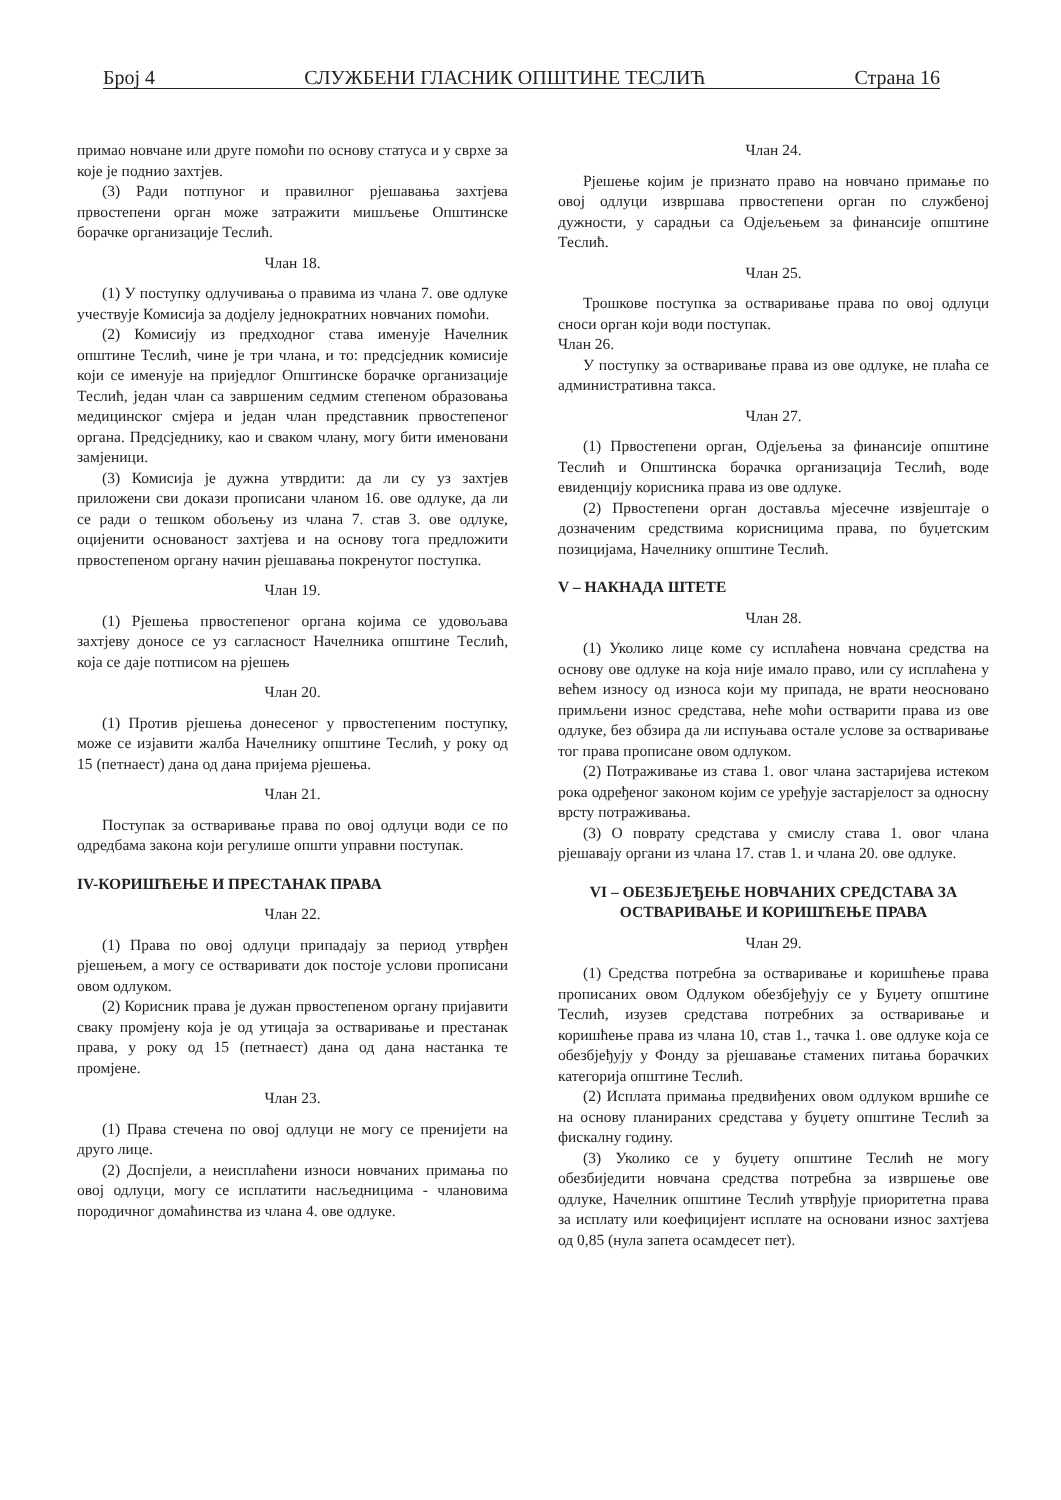Број 4 СЛУЖБЕНИ ГЛАСНИК ОПШТИНЕ ТЕСЛИЋ Страна 16
примао новчане или друге помоћи по основу статуса и у сврхе за које је поднио захтјев.
(3) Ради потпуног и правилног рјешавања захтјева првостепени орган може затражити мишљење Општинске борачке организације Теслић.
Члан 18.
(1) У поступку одлучивања о правима из члана 7. ове одлуке учествује Комисија за додјелу једнократних новчаних помоћи.
(2) Комисију из предходног става именује Начелник општине Теслић, чине је три члана, и то: предсједник комисије који се именује на приједлог Општинске борачке организације Теслић, један члан са завршеним седмим степеном образовања медицинског смјера и један члан представник првостепеног органа. Предсједнику, као и сваком члану, могу бити именовани замјеници.
(3) Комисија је дужна утврдити: да ли су уз захтјев приложени сви докази прописани чланом 16. ове одлуке, да ли се ради о тешком обољењу из члана 7. став 3. ове одлуке, оцијенити основаност захтјева и на основу тога предложити првостепеном органу начин рјешавања покренутог поступка.
Члан 19.
(1) Рјешења првостепеног органа којима се удовољава захтјеву доносе се уз сагласност Начелника општине Теслић, која се даје потписом на рјешењ
Члан 20.
(1) Против рјешења донесеног у првостепеним поступку, може се изјавити жалба Начелнику општине Теслић, у року од 15 (петнаест) дана од дана пријема рјешења.
Члан 21.
Поступак за остваривање права по овој одлуци води се по одредбама закона који регулише општи управни поступак.
IV-КОРИШЋЕЊЕ И ПРЕСТАНАК ПРАВА
Члан 22.
(1) Права по овој одлуци припадају за период утврђен рјешењем, а могу се остваривати док постоје услови прописани овом одлуком.
(2) Корисник права је дужан првостепеном органу пријавити сваку промјену која је од утицаја за остваривање и престанак права, у року од 15 (петнаест) дана од дана настанка те промјене.
Члан 23.
(1) Права стечена по овој одлуци не могу се пренијети на друго лице.
(2) Доспјели, а неисплаћени износи новчаних примања по овој одлуци, могу се исплатити насљедницима - члановима породичног домаћинства из члана 4. ове одлуке.
Члан 24.
Рјешење којим је признато право на новчано примање по овој одлуци извршава првостепени орган по службеној дужности, у сарадњи са Одјељењем за финансије општине Теслић.
Члан 25.
Трошкове поступка за остваривање права по овој одлуци сноси орган који води поступак.
Члан 26.
У поступку за остваривање права из ове одлуке, не плаћа се административна такса.
Члан 27.
(1) Првостепени орган, Одјељења за финансије општине Теслић и Општинска борачка организација Теслић, воде евиденцију корисника права из ове одлуке.
(2) Првостепени орган доставља мјесечне извјештаје о дозначеним средствима корисницима права, по буџетским позицијама, Начелнику општине Теслић.
V – НАКНАДА ШТЕТЕ
Члан 28.
(1) Уколико лице коме су исплаћена новчана средства на основу ове одлуке на која није имало право, или су исплаћена у већем износу од износа који му припада, не врати неосновано примљени износ средстава, неће моћи остварити права из ове одлуке, без обзира да ли испуњава остале услове за остваривање тог права прописане овом одлуком.
(2) Потраживање из става 1. овог члана застаријева истеком рока одређеног законом којим се уређује застарјелост за односну врсту потраживања.
(3) О поврату средстава у смислу става 1. овог члана рјешавају органи из члана 17. став 1. и члана 20. ове одлуке.
VI – ОБЕЗБЈЕЂЕЊЕ НОВЧАНИХ СРЕДСТАВА ЗА ОСТВАРИВАЊЕ И КОРИШЋЕЊЕ ПРАВА
Члан 29.
(1) Средства потребна за остваривање и коришћење права прописаних овом Одлуком обезбјеђују се у Буџету општине Теслић, изузев средстава потребних за остваривање и коришћење права из члана 10, став 1., тачка 1. ове одлуке која се обезбјеђују у Фонду за рјешавање стамених питања борачких категорија општине Теслић.
(2) Исплата примања предвиђених овом одлуком вршиће се на основу планираних средстава у буџету општине Теслић за фискалну годину.
(3) Уколико се у буџету општине Теслић не могу обезбиједити новчана средства потребна за извршење ове одлуке, Начелник општине Теслић утврђује приоритетна права за исплату или коефицијент исплате на основани износ захтјева од 0,85 (нула запета осамдесет пет).